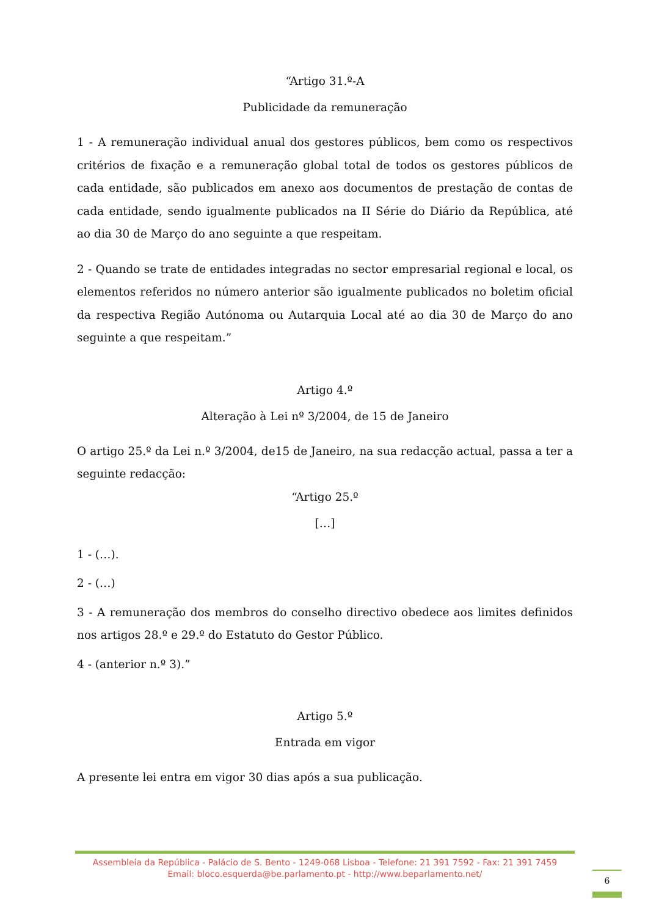“Artigo 31.º-A
Publicidade da remuneração
1 - A remuneração individual anual dos gestores públicos, bem como os respectivos critérios de fixação e a remuneração global total de todos os gestores públicos de cada entidade, são publicados em anexo aos documentos de prestação de contas de cada entidade, sendo igualmente publicados na II Série do Diário da República, até ao dia 30 de Março do ano seguinte a que respeitam.
2 - Quando se trate de entidades integradas no sector empresarial regional e local, os elementos referidos no número anterior são igualmente publicados no boletim oficial da respectiva Região Autónoma ou Autarquia Local até ao dia 30 de Março do ano seguinte a que respeitam.”
Artigo 4.º
Alteração à Lei nº 3/2004, de 15 de Janeiro
O artigo 25.º da Lei n.º 3/2004, de15 de Janeiro, na sua redacção actual, passa a ter a seguinte redacção:
“Artigo 25.º
[…]
1 - (…).
2 - (…)
3 - A remuneração dos membros do conselho directivo obedece aos limites definidos nos artigos 28.º e 29.º do Estatuto do Gestor Público.
4 - (anterior n.º 3).”
Artigo 5.º
Entrada em vigor
A presente lei entra em vigor 30 dias após a sua publicação.
Assembleia da República - Palácio de S. Bento - 1249-068 Lisboa - Telefone: 21 391 7592 - Fax: 21 391 7459
Email: bloco.esquerda@be.parlamento.pt - http://www.beparlamento.net/
6